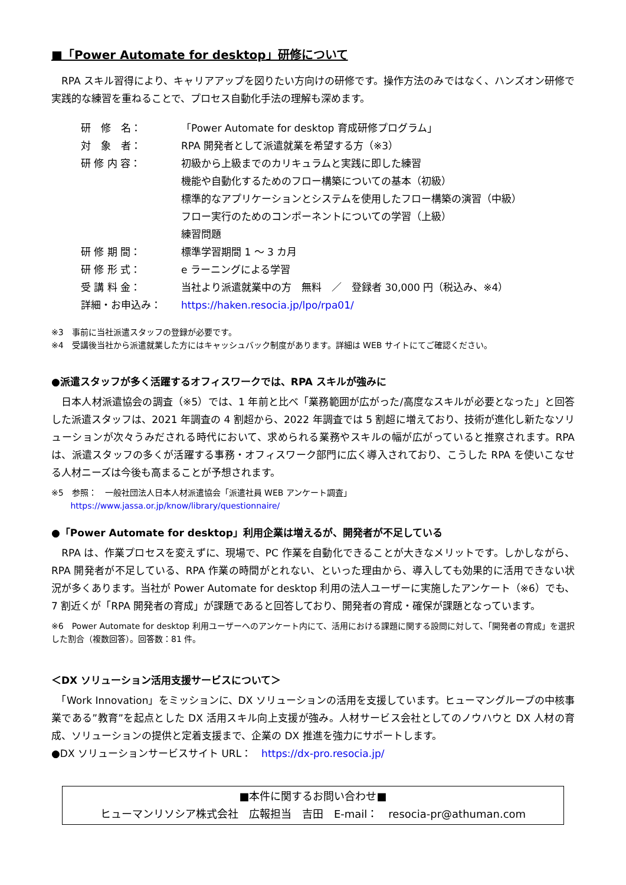■「Power Automate for desktop」研修について
　RPA スキル習得により、キャリアアップを図りたい方向けの研修です。操作方法のみではなく、ハンズオン研修で実践的な練習を重ねることで、プロセス自動化手法の理解も深めます。
| 研 修 名： | 「Power Automate for desktop 育成研修プログラム」 |
| 対 象 者： | RPA 開発者として派遣就業を希望する方（※3） |
| 研 修 内 容： | 初級から上級までのカリキュラムと実践に即した練習 機能や自動化するためのフロー構築についての基本（初級） 標準的なアプリケーションとシステムを使用したフロー構築の演習（中級） フロー実行のためのコンポーネントについての学習（上級） 練習問題 |
| 研 修 期 間： | 標準学習期間 1 ～ 3 カ月 |
| 研 修 形 式： | e ラーニングによる学習 |
| 受 講 料 金： | 当社より派遣就業中の方 無料 ／ 登録者 30,000 円（税込み、※4） |
| 詳細・お申込み： | https://haken.resocia.jp/lpo/rpa01/ |
※3　事前に当社派遣スタッフの登録が必要です。
※4　受講後当社から派遣就業した方にはキャッシュバック制度があります。詳細は WEB サイトにてご確認ください。
●派遣スタッフが多く活躍するオフィスワークでは、RPA スキルが強みに
　日本人材派遣協会の調査（※5）では、1 年前と比べ「業務範囲が広がった/高度なスキルが必要となった」と回答した派遣スタッフは、2021 年調査の 4 割超から、2022 年調査では 5 割超に増えており、技術が進化し新たなソリューションが次々うみだされる時代において、求められる業務やスキルの幅が広がっていると推察されます。RPA は、派遣スタッフの多くが活躍する事務・オフィスワーク部門に広く導入されており、こうした RPA を使いこなせる人材ニーズは今後も高まることが予想されます。
※5　参照：　一般社団法人日本人材派遣協会「派遣社員 WEB アンケート調査」
　　 https://www.jassa.or.jp/know/library/questionnaire/
●「Power Automate for desktop」利用企業は増えるが、開発者が不足している
　RPA は、作業プロセスを変えずに、現場で、PC 作業を自動化できることが大きなメリットです。しかしながら、RPA 開発者が不足している、RPA 作業の時間がとれない、といった理由から、導入しても効果的に活用できない状況が多くあります。当社が Power Automate for desktop 利用の法人ユーザーに実施したアンケート（※6）でも、7 割近くが「RPA 開発者の育成」が課題であると回答しており、開発者の育成・確保が課題となっています。
※6　Power Automate for desktop 利用ユーザーへのアンケート内にて、活用における課題に関する設問に対して、「開発者の育成」を選択した割合（複数回答）。回答数：81 件。
＜DX ソリューション活用支援サービスについて＞
　「Work Innovation」をミッションに、DX ソリューションの活用を支援しています。ヒューマングループの中核事業である”教育”を起点とした DX 活用スキル向上支援が強み。人材サービス会社としてのノウハウと DX 人材の育成、ソリューションの提供と定着支援まで、企業の DX 推進を強力にサポートします。
●DX ソリューションサービスサイト URL：　https://dx-pro.resocia.jp/
■本件に関するお問い合わせ■
ヒューマンリソシア株式会社　広報担当　吉田　E-mail：　resocia-pr@athuman.com